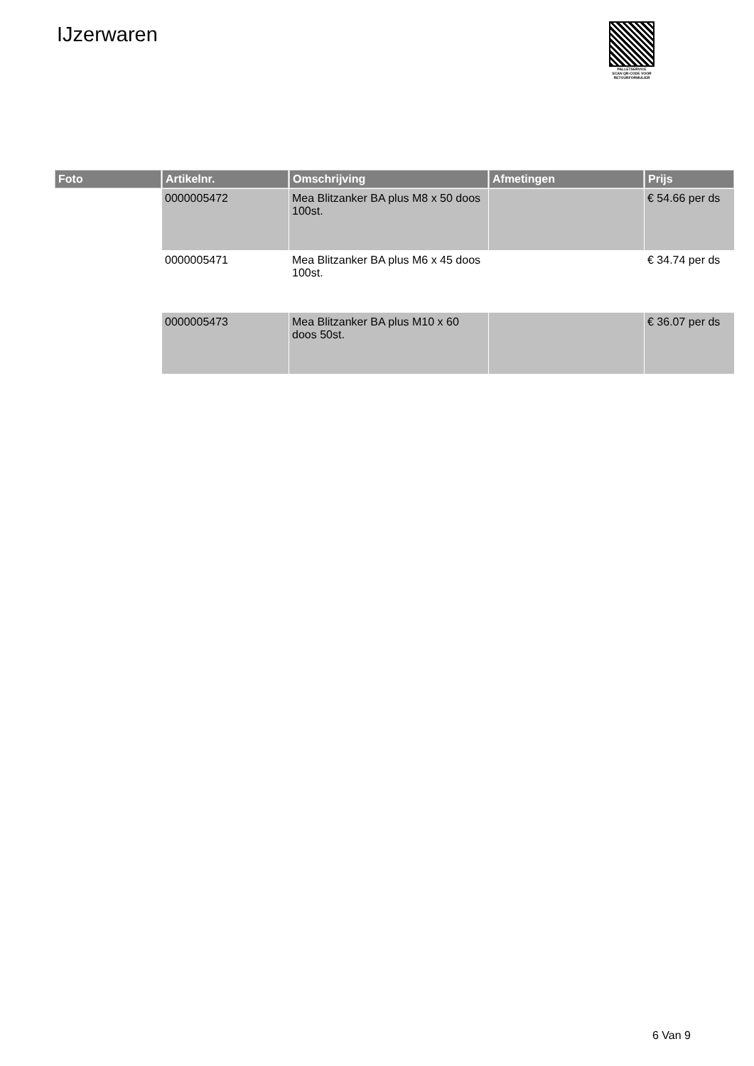IJzerwaren
PALLETSERVICE
SCAN QR-CODE VOOR RETOURFORMULIER
| Foto | Artikelnr. | Omschrijving | Afmetingen | Prijs |
| --- | --- | --- | --- | --- |
| | 0000005472 | Mea Blitzanker BA plus M8 x 50 doos 100st. | | € 54.66 per ds |
| | 0000005471 | Mea Blitzanker BA plus M6 x 45 doos 100st. | | € 34.74 per ds |
| | 0000005473 | Mea Blitzanker BA plus M10 x 60 doos 50st. | | € 36.07 per ds |
6 Van 9